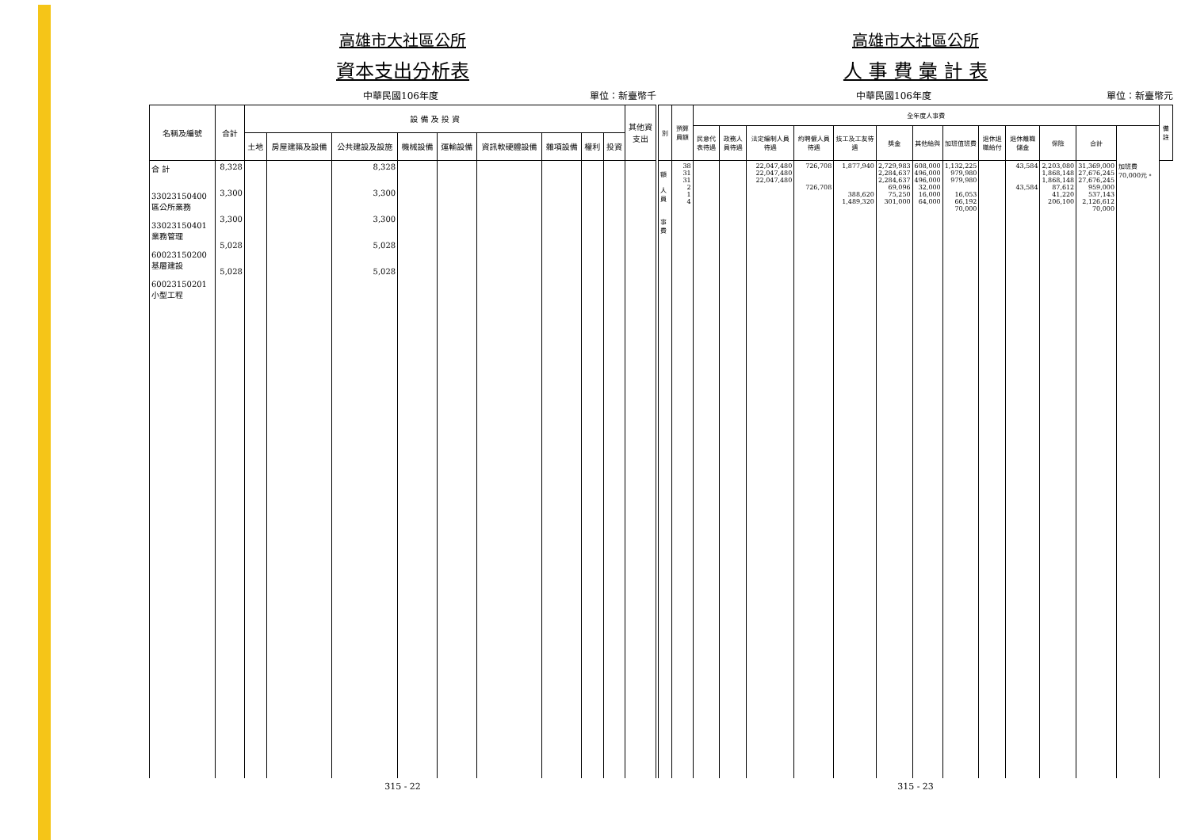高雄市大社區公所
資本支出分析表
中華民國106年度 單位：新臺幣千
| 名稱及編號 | 合計 | 設 備 及 投 資 | | | | | | | | | 其他資 支出 |
| --- | --- | --- | --- | --- | --- | --- | --- | --- | --- | --- | --- |
| | | 土地 | 房屋建築及設備 | 公共建設及設施 | 機械設備 | 運輸設備 | 資訊軟硬體設備 | 雜項設備 | 權利 | 投資 | |
| 合 計 33023150400 區公所業務 33023150401 業務管理 60023150200 基層建設 60023150201 小型工程 | 8,328 3,300 3,300 5,028 5,028 | | | 8,328 3,300 3,300 5,028 5,028 | | | | | | | |
315 - 22
高雄市大社區公所
人 事 費 彙 計 表
中華民國106年度 單位：新臺幣元
| 別 | 預算員額 | 全年度人事費 | | | | | | | | | | | | | 備註 |
| --- | --- | --- | --- | --- | --- | --- | --- | --- | --- | --- | --- | --- | --- | --- | --- |
| | | 民意代表待遇 | 政務人員待遇 | 法定編制人員待遇 | 約聘僱人員待遇 | 技工及工友待遇 | 獎金 | 其他給與 | 加班值班費 | 退休退職給付 | 退休離職儲金 | 保險 | 合計 | | |
| 額 人員 事費 | 38 31 31 2 1 4 | | | 22,047,480 22,047,480 22,047,480 | 726,708 726,708 | 1,877,940 388,620 1,489,320 | 2,729,983 2,284,637 2,284,637 69,096 75,250 301,000 | 608,000 496,000 496,000 32,000 16,000 64,000 | 1,132,225 979,980 979,980 16,053 66,192 70,000 | | 43,584 43,584 | 2,203,080 1,868,148 1,868,148 87,612 41,220 206,100 | 31,369,000 27,676,245 27,676,245 959,000 537,143 2,126,612 70,000 | 加班費70,000元。 | |
315 - 23